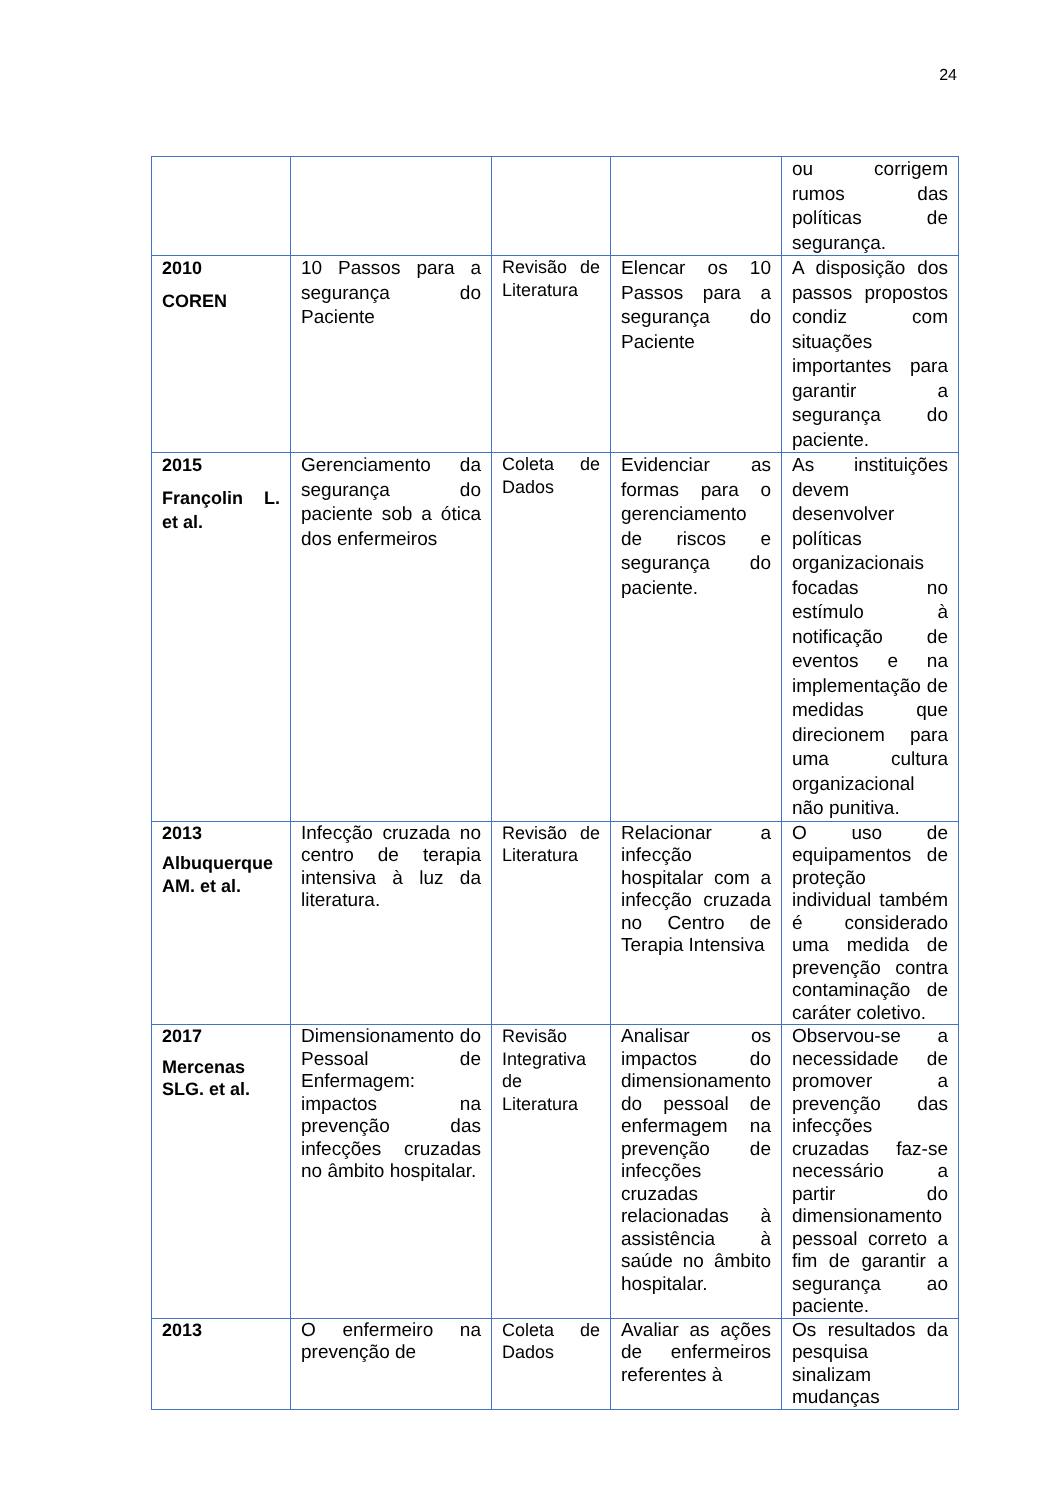24
| | | | | ou corrigem rumos das políticas de segurança. |
| 2010 COREN | 10 Passos para a segurança do Paciente | Revisão de Literatura | Elencar os 10 Passos para a segurança do Paciente | A disposição dos passos propostos condiz com situações importantes para garantir a segurança do paciente. |
| 2015 Françolin L. et al. | Gerenciamento da segurança do paciente sob a ótica dos enfermeiros | Coleta de Dados | Evidenciar as formas para o gerenciamento de riscos e segurança do paciente. | As instituições devem desenvolver políticas organizacionais focadas no estímulo à notificação de eventos e na implementação de medidas que direcionem para uma cultura organizacional não punitiva. |
| 2013 Albuquerque AM. et al. | Infecção cruzada no centro de terapia intensiva à luz da literatura. | Revisão de Literatura | Relacionar a infecção hospitalar com a infecção cruzada no Centro de Terapia Intensiva | O uso de equipamentos de proteção individual também é considerado uma medida de prevenção contra contaminação de caráter coletivo. |
| 2017 Mercenas SLG. et al. | Dimensionamento do Pessoal de Enfermagem: impactos na prevenção das infecções cruzadas no âmbito hospitalar. | Revisão Integrativa de Literatura | Analisar os impactos do dimensionamento do pessoal de enfermagem na prevenção de infecções cruzadas relacionadas à assistência à saúde no âmbito hospitalar. | Observou-se a necessidade de promover a prevenção das infecções cruzadas faz-se necessário a partir do dimensionamento pessoal correto a fim de garantir a segurança ao paciente. |
| 2013 | O enfermeiro na prevenção de | Coleta de Dados | Avaliar as ações de enfermeiros referentes à | Os resultados da pesquisa sinalizam mudanças |